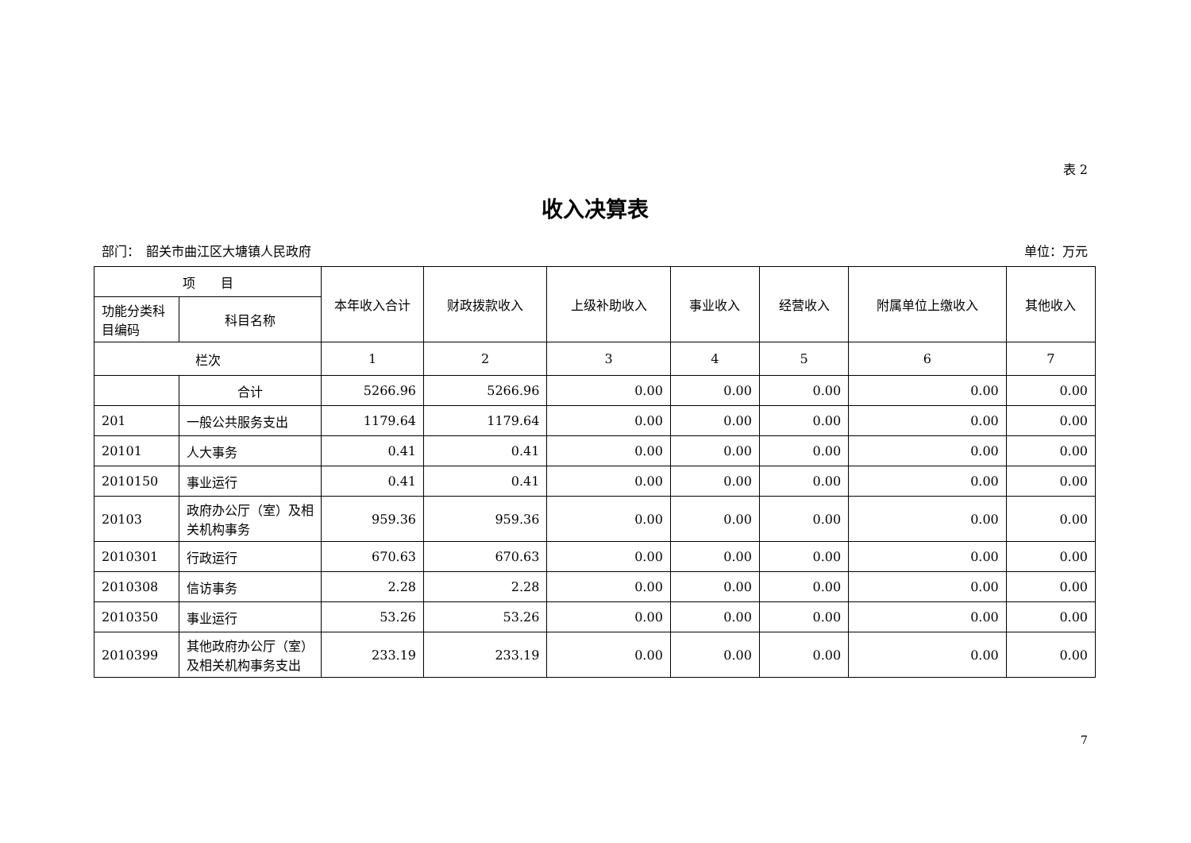表 2
收入决算表
部门：　韶关市曲江区大塘镇人民政府 单位：万元
| 项 目 | | 本年收入合计 | 财政拨款收入 | 上级补助收入 | 事业收入 | 经营收入 | 附属单位上缴收入 | 其他收入 |
| --- | --- | --- | --- | --- | --- | --- | --- | --- |
| 功能分类科目编码 | 科目名称 | | | | | | | |
| 栏次 | | 1 | 2 | 3 | 4 | 5 | 6 | 7 |
| | 合计 | 5266.96 | 5266.96 | 0.00 | 0.00 | 0.00 | 0.00 | 0.00 |
| 201 | 一般公共服务支出 | 1179.64 | 1179.64 | 0.00 | 0.00 | 0.00 | 0.00 | 0.00 |
| 20101 | 人大事务 | 0.41 | 0.41 | 0.00 | 0.00 | 0.00 | 0.00 | 0.00 |
| 2010150 | 事业运行 | 0.41 | 0.41 | 0.00 | 0.00 | 0.00 | 0.00 | 0.00 |
| 20103 | 政府办公厅（室）及相关机构事务 | 959.36 | 959.36 | 0.00 | 0.00 | 0.00 | 0.00 | 0.00 |
| 2010301 | 行政运行 | 670.63 | 670.63 | 0.00 | 0.00 | 0.00 | 0.00 | 0.00 |
| 2010308 | 信访事务 | 2.28 | 2.28 | 0.00 | 0.00 | 0.00 | 0.00 | 0.00 |
| 2010350 | 事业运行 | 53.26 | 53.26 | 0.00 | 0.00 | 0.00 | 0.00 | 0.00 |
| 2010399 | 其他政府办公厅（室）及相关机构事务支出 | 233.19 | 233.19 | 0.00 | 0.00 | 0.00 | 0.00 | 0.00 |
7